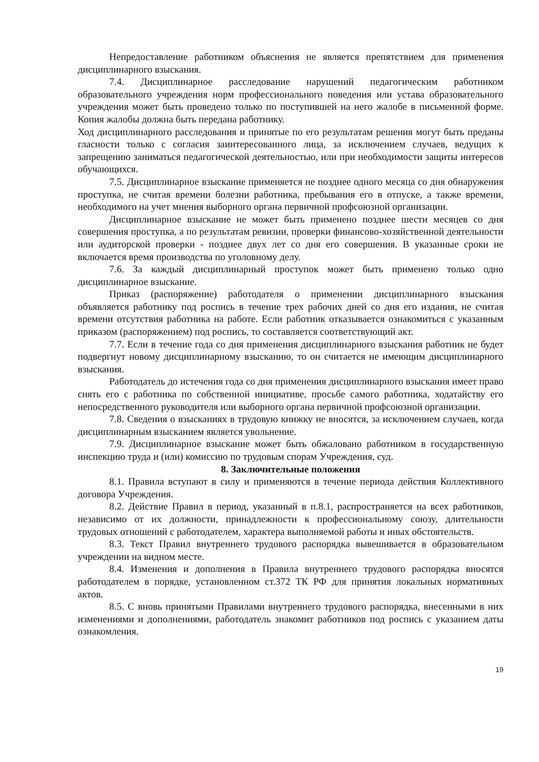Непредоставление работником объяснения не является препятствием для применения дисциплинарного взыскания.
7.4. Дисциплинарное расследование нарушений педагогическим работником образовательного учреждения норм профессионального поведения или устава образовательного учреждения может быть проведено только по поступившей на него жалобе в письменной форме. Копия жалобы должна быть передана работнику.
Ход дисциплинарного расследования и принятые по его результатам решения могут быть преданы гласности только с согласия заинтересованного лица, за исключением случаев, ведущих к запрещению заниматься педагогической деятельностью, или при необходимости защиты интересов обучающихся.
7.5. Дисциплинарное взыскание применяется не позднее одного месяца со дня обнаружения проступка, не считая времени болезни работника, пребывания его в отпуске, а также времени, необходимого на учет мнения выборного органа первичной профсоюзной организации.
Дисциплинарное взыскание не может быть применено позднее шести месяцев со дня совершения проступка, а по результатам ревизии, проверки финансово-хозяйственной деятельности или аудиторской проверки - позднее двух лет со дня его совершения. В указанные сроки не включается время производства по уголовному делу.
7.6. За каждый дисциплинарный проступок может быть применено только одно дисциплинарное взыскание.
Приказ (распоряжение) работодателя о применении дисциплинарного взыскания объявляется работнику под роспись в течение трех рабочих дней со дня его издания, не считая времени отсутствия работника на работе. Если работник отказывается ознакомиться с указанным приказом (распоряжением) под роспись, то составляется соответствующий акт.
7.7. Если в течение года со дня применения дисциплинарного взыскания работник не будет подвергнут новому дисциплинарному взысканию, то он считается не имеющим дисциплинарного взыскания.
Работодатель до истечения года со дня применения дисциплинарного взыскания имеет право снять его с работника по собственной инициативе, просьбе самого работника, ходатайству его непосредственного руководителя или выборного органа первичной профсоюзной организации.
7.8. Сведения о взысканиях в трудовую книжку не вносятся, за исключением случаев, когда дисциплинарным взысканием является увольнение.
7.9. Дисциплинарное взыскание может быть обжаловано работником в государственную инспекцию труда и (или) комиссию по трудовым спорам Учреждения, суд.
8. Заключительные положения
8.1. Правила вступают в силу и применяются в течение периода действия Коллективного договора Учреждения.
8.2. Действие Правил в период, указанный в п.8.1, распространяется на всех работников, независимо от их должности, принадлежности к профессиональному союзу, длительности трудовых отношений с работодателем, характера выполняемой работы и иных обстоятельств.
8.3. Текст Правил внутреннего трудового распорядка вывешивается в образовательном учреждении на видном месте.
8.4. Изменения и дополнения в Правила внутреннего трудового распорядка вносятся работодателем в порядке, установленном ст.372 ТК РФ для принятия локальных нормативных актов.
8.5. С вновь принятыми Правилами внутреннего трудового распорядка, внесенными в них изменениями и дополнениями, работодатель знакомит работников под роспись с указанием даты ознакомления.
19